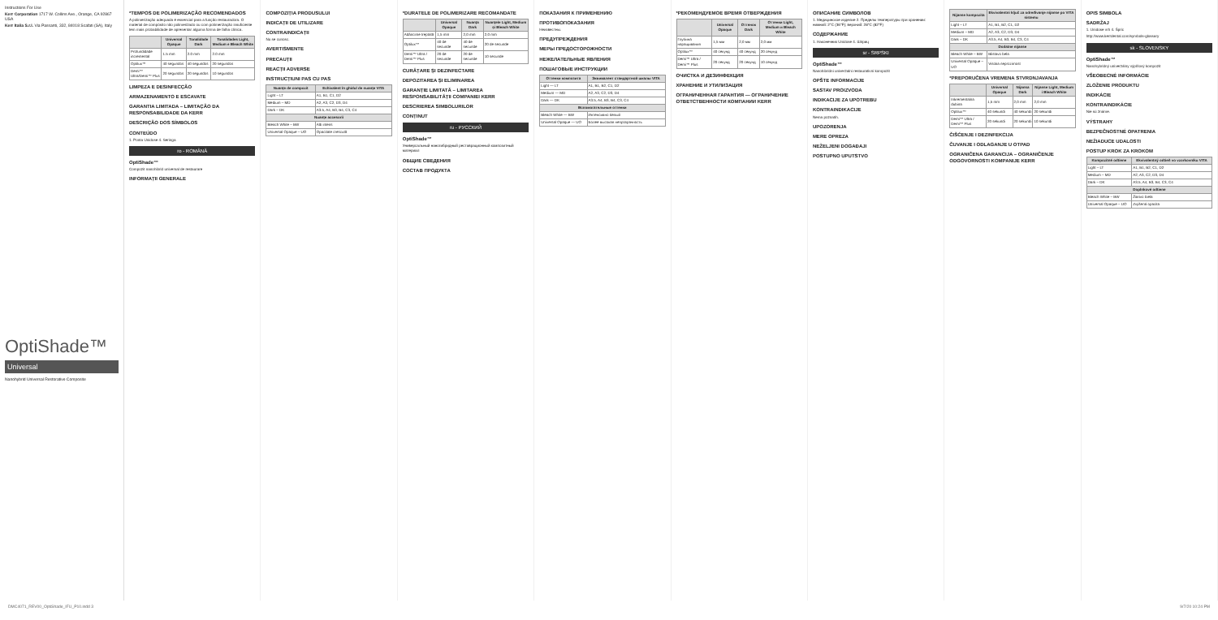Instructions For Use
Kerr Corporation 1717 W. Collins Ave., Orange, CA 92867 USA
Kerr Italia S.r.l. Via Passanti, 332, 84018 Scafati (SA), Italy
OptiShade™
Universal
Nanohybrid Universal Restorative Composite
*TEMPOS DE POLIMERIZAÇÃO RECOMENDADOS
A polimerização adequada é essencial para a função restauradora. O material de compósito não polimerizado ou com polimerização insuficiente tem mais probabilidade de apresentar alguma forma de falha clínica.
| | Universal Opaque | Tonalidade Dark | Tonalidades Light, Medium e Bleach White |
| --- | --- | --- | --- |
| Profundidade incremental | 1.5 mm | 2.0 mm | 2.0 mm |
| Optilux™ | 40 segundos | 40 segundos | 20 segundos |
| Demi™ Ultra/Demi™ Plus | 20 segundos | 20 segundos | 10 segundos |
LIMPEZA E DESINFECÇÃO
ARMAZENAMENTO E ESCAVATE
GARANTIA LIMITADA – LIMITAÇÃO DA RESPONSABILIDADE DA KERR
DESCRIÇÃO DOS SÍMBOLOS
CONTEÚDO
1. Ponta Unidose 4. Seringa
ro - ROMÂNĂ
OptiShade™
Compozit nanohibrid universal de restaurare
INFORMAȚII GENERALE
COMPOZIȚIA PRODUSULUI
INDICAȚII DE UTILIZARE
CONTRAINDICAȚII
Nu se cunosc.
AVERTISMENTE
PRECAUȚII
REACȚII ADVERSE
INSTRUCȚIUNI PAS CU PAS
| Nuanțe de compozit | Echivalent în ghidul de nuanțe VITA |
| --- | --- |
| Light – LT | A1, B1, C1, D2 |
| Medium – MD | A2, A3, C2, D3, D4 |
| Dark – DK | A3.5, A4, B3, B4, C3, C4 |
| Nuanțe accesorii | |
| Bleach White – BW | Alb intens |
| Universal Opaque – UO | Opacitate crescută |
*DURATELE DE POLIMERIZARE RECOMANDATE
| | Universal Opaque | Nuanța Dark | Nuanțele Light, Medium și Bleach White |
| --- | --- | --- | --- |
| Adâncime treptată | 1,5 mm | 2,0 mm | 2,0 mm |
| Optilux™ | 40 de secunde | 40 de secunde | 20 de secunde |
| Demi™ Ultra / Demi™ Plus | 20 de secunde | 20 de secunde | 10 secunde |
CURĂȚARE ȘI DEZINFECTARE
DEPOZITAREA ȘI ELIMINAREA
GARANȚIE LIMITATĂ – LIMITAREA RESPONSABILITĂȚII COMPANIEI KERR
DESCRIEREA SIMBOLURILOR
CONȚINUT
ru - РУССКИЙ
OptiShade™
Универсальный наногибридный реставрационный композитный материал
ОБЩИЕ СВЕДЕНИЯ
СОСТАВ ПРОДУКТА
ПОКАЗАНИЯ К ПРИМЕНЕНИЮ
ПРОТИВОПОКАЗАНИЯ
Неизвестны.
ПРЕДУПРЕЖДЕНИЯ
МЕРЫ ПРЕДОСТОРОЖНОСТИ
НЕЖЕЛАТЕЛЬНЫЕ ЯВЛЕНИЯ
ПОШАГОВЫЕ ИНСТРУКЦИИ
| Оттенки композита | Эквивалент стандартной шкалы VITA |
| --- | --- |
| Light — LT | A1, B1, B2, C1, D2 |
| Medium — MD | A2, A3, C2, D3, D4 |
| Dark — DK | A3.5, A4, B3, B4, C3, C4 |
| Вспомогательные оттенки | |
| Bleach White — BW | Интенсивно белый |
| Universal Opaque — UO | Более высокая непрозрачность |
*РЕКОМЕНДУЕМОЕ ВРЕМЯ ОТВЕРЖДЕНИЯ
| | Universal Opaque | Оттенок Dark | Оттенки Light, Medium и Bleach White |
| --- | --- | --- | --- |
| Глубина наращивания | 1,5 мм | 2,0 мм | 2,0 мм |
| Optilux™ | 40 секунд | 40 секунд | 20 секунд |
| Demi™ Ultra / Demi™ Plus | 20 секунд | 20 секунд | 10 секунд |
ОЧИСТКА И ДЕЗИНФЕКЦИЯ
ХРАНЕНИЕ И УТИЛИЗАЦИЯ
ОГРАНИЧЕННАЯ ГАРАНТИЯ — ОГРАНИЧЕНИЕ ОТВЕТСТВЕННОСТИ КОМПАНИИ KERR
ОПИСАНИЕ СИМВОЛОВ
1. Медицинское изделие 2. Пределы температуры при хранении: нижний: 2°C (36°F); верхний: 28°C (82°F)
СОДЕРЖАНИЕ
1. Наконечник Unidose 4. Шприц
sr - SRPSKI
OptiShade™
Nanohibridni univerzalni restaurativni kompozit
OPŠTE INFORMACIJE
SASTAV PROIZVODA
INDIKACIJE ZA UPOTREBU
KONTRAINDIKACIJE
Nema poznatih.
UPOZORENJA
MERE OPREZA
NEŽELJENI DOGAĐAJI
POSTUPNO UPUTSTVO
| Nijanse kompozita | Ekvivalentni ključ za određivanje nijanse po VITA sistemu |
| --- | --- |
| Light – LT | A1, B1, B2, C1, D2 |
| Medium – MD | A2, A3, C2, D3, D4 |
| Dark – DK | A3.5, A4, B3, B4, C3, C4 |
| Dodatne nijanse | |
| Bleach White – BW | Blistavo bela |
| Universal Opaque – UO | Visoka neprozirnost |
*PREPORUČENA VREMENA STVRDNJAVANJA
| | Universal Opaque | Nijansa Dark | Nijanse Light, Medium i Bleach White |
| --- | --- | --- | --- |
| Inkrementalna dubina | 1,5 mm | 2,0 mm | 2,0 mm |
| Optilux™ | 40 sekundi | 40 sekundi | 20 sekundi |
| Demi™ Ultra / Demi™ Plus | 20 sekundi | 20 sekundi | 10 sekundi |
ČIŠĆENJE I DEZINFEKCIJA
ČUVANJE I ODLAGANJE U OTPAD
OGRANIČENA GARANCIJA – OGRANIČENJE ODGOVORNOSTI KOMPANIJE KERR
OPIS SIMBOLA
SADRŽAJ
1. Unidose vrh 4. Špric
http://www.kerrdental.com/symbols-glossary
sk - SLOVENSKY
OptiShade™
Nanohybridný univerzálny výplňový kompozit
VŠEOBECNÉ INFORMÁCIE
ZLOŽENIE PRODUKTU
INDIKÁCIE
KONTRAINDIKÁCIE
Nie sú známe.
VÝSTRAHY
BEZPEČNOSTNÉ OPATRENIA
NEŽIADUCE UDALOSTI
POSTUP KROK ZA KROKOM
| Kompozitné odtiene | Ekvivalentný odtieň vo vzorkovníku VITA |
| --- | --- |
| Light – LT | A1, B1, B2, C1, D2 |
| Medium – MD | A2, A3, C2, D3, D4 |
| Dark – DK | A3.5, A4, B3, B4, C3, C4 |
| Doplnkové odtiene | |
| Bleach White – BW | Žiarivo biela |
| Universal Opaque – UO | Zvýšená opacita |
DMC4071_REV00_OptiShade_IFU_P10.indd 3 9/7/20 10:24 PM